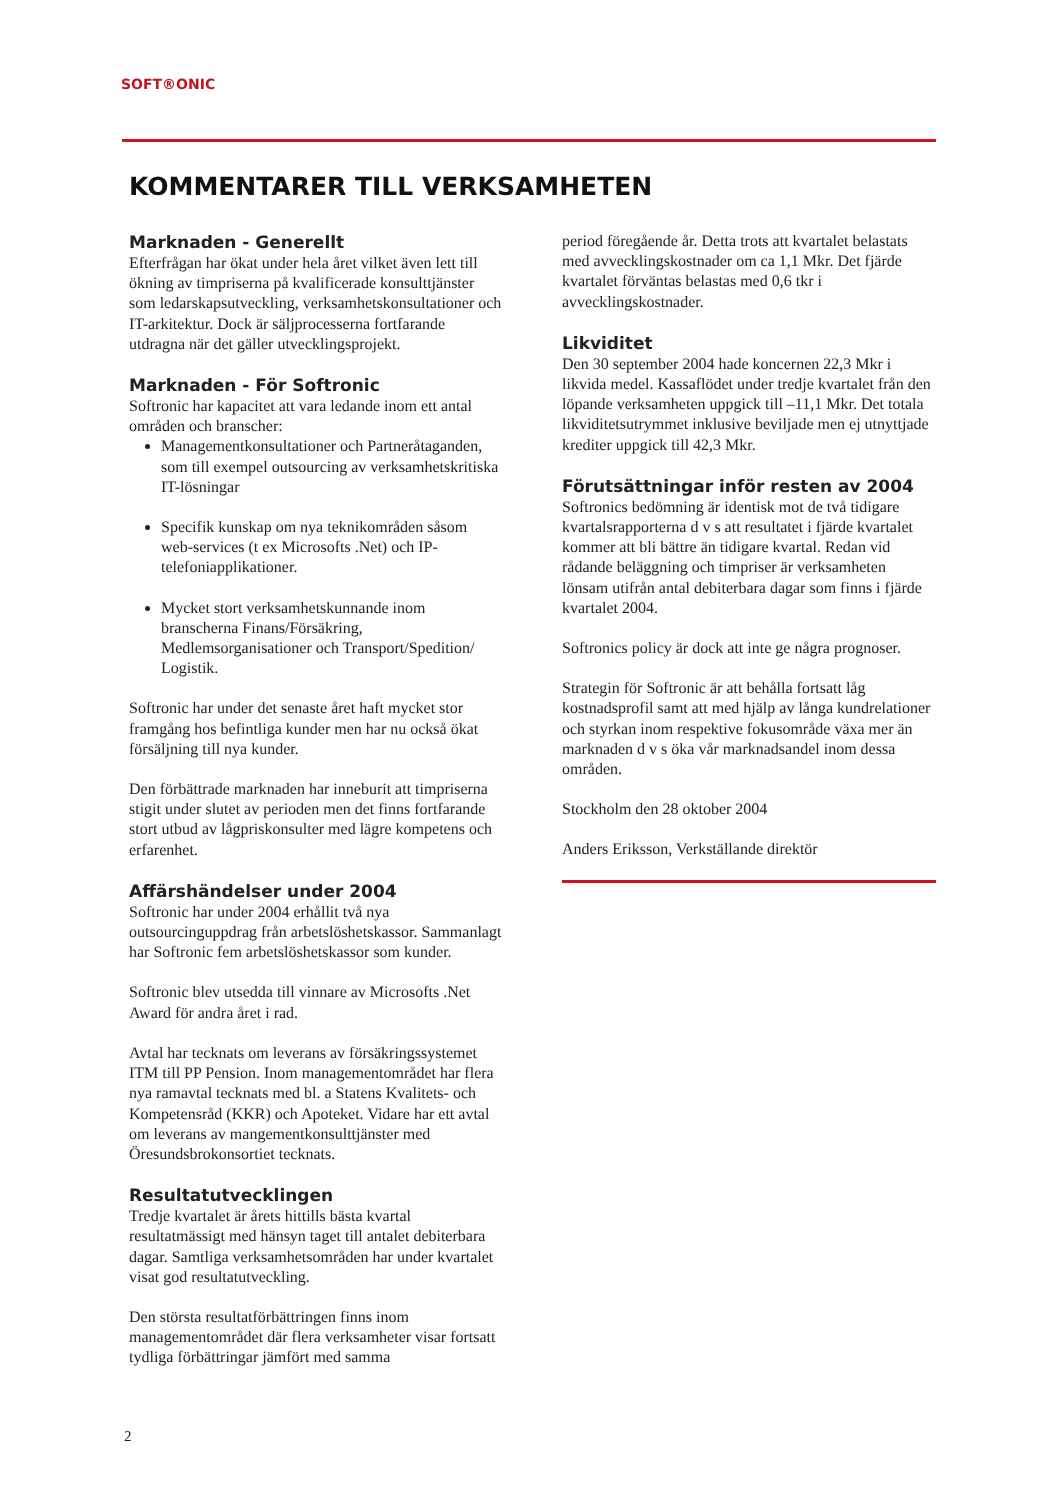SOFT®ONIC
KOMMENTARER TILL VERKSAMHETEN
Marknaden - Generellt
Efterfrågan har ökat under hela året vilket även lett till ökning av timpriserna på kvalificerade konsulttjänster som ledarskapsutveckling, verksamhetskonsultationer och IT-arkitektur. Dock är säljprocesserna fortfarande utdragna när det gäller utvecklingsprojekt.
Marknaden - För Softronic
Softronic har kapacitet att vara ledande inom ett antal områden och branscher:
Managementkonsultationer och Partneråtaganden, som till exempel outsourcing av verksamhetskritiska IT-lösningar
Specifik kunskap om nya teknikområden såsom web-services (t ex Microsofts .Net) och IP-telefoniapplikationer.
Mycket stort verksamhetskunnande inom branscherna Finans/Försäkring, Medlemsorganisationer och Transport/Spedition/ Logistik.
Softronic har under det senaste året haft mycket stor framgång hos befintliga kunder men har nu också ökat försäljning till nya kunder.
Den förbättrade marknaden har inneburit att timpriserna stigit under slutet av perioden men det finns fortfarande stort utbud av lågpriskonsulter med lägre kompetens och erfarenhet.
Affärshändelser under 2004
Softronic har under 2004 erhållit två nya outsourcinguppdrag från arbetslöshetskassor. Sammanlagt har Softronic fem arbetslöshetskassor som kunder.
Softronic blev utsedda till vinnare av Microsofts .Net Award för andra året i rad.
Avtal har tecknats om leverans av försäkringssystemet ITM till PP Pension. Inom managementområdet har flera nya ramavtal tecknats med bl. a Statens Kvalitets- och Kompetensråd (KKR) och Apoteket. Vidare har ett avtal om leverans av mangementkonsulttjänster med Öresundsbrokonsortiet tecknats.
Resultatutvecklingen
Tredje kvartalet är årets hittills bästa kvartal resultatmässigt med hänsyn taget till antalet debiterbara dagar. Samtliga verksamhetsområden har under kvartalet visat god resultatutveckling.
Den största resultatförbättringen finns inom managementområdet där flera verksamheter visar fortsatt tydliga förbättringar jämfört med samma
period föregående år. Detta trots att kvartalet belastats med avvecklingskostnader om ca 1,1 Mkr. Det fjärde kvartalet förväntas belastas med 0,6 tkr i avvecklingskostnader.
Likviditet
Den 30 september 2004 hade koncernen 22,3 Mkr i likvida medel. Kassaflödet under tredje kvartalet från den löpande verksamheten uppgick till –11,1 Mkr. Det totala likviditetsutrymmet inklusive beviljade men ej utnyttjade krediter uppgick till 42,3 Mkr.
Förutsättningar inför resten av 2004
Softronics bedömning är identisk mot de två tidigare kvartalsrapporterna d v s att resultatet i fjärde kvartalet kommer att bli bättre än tidigare kvartal. Redan vid rådande beläggning och timpriser är verksamheten lönsam utifrån antal debiterbara dagar som finns i fjärde kvartalet 2004.
Softronics policy är dock att inte ge några prognoser.
Strategin för Softronic är att behålla fortsatt låg kostnadsprofil samt att med hjälp av långa kundrelationer och styrkan inom respektive fokusområde växa mer än marknaden d v s öka vår marknadsandel inom dessa områden.
Stockholm den 28 oktober 2004
Anders Eriksson, Verkställande direktör
2